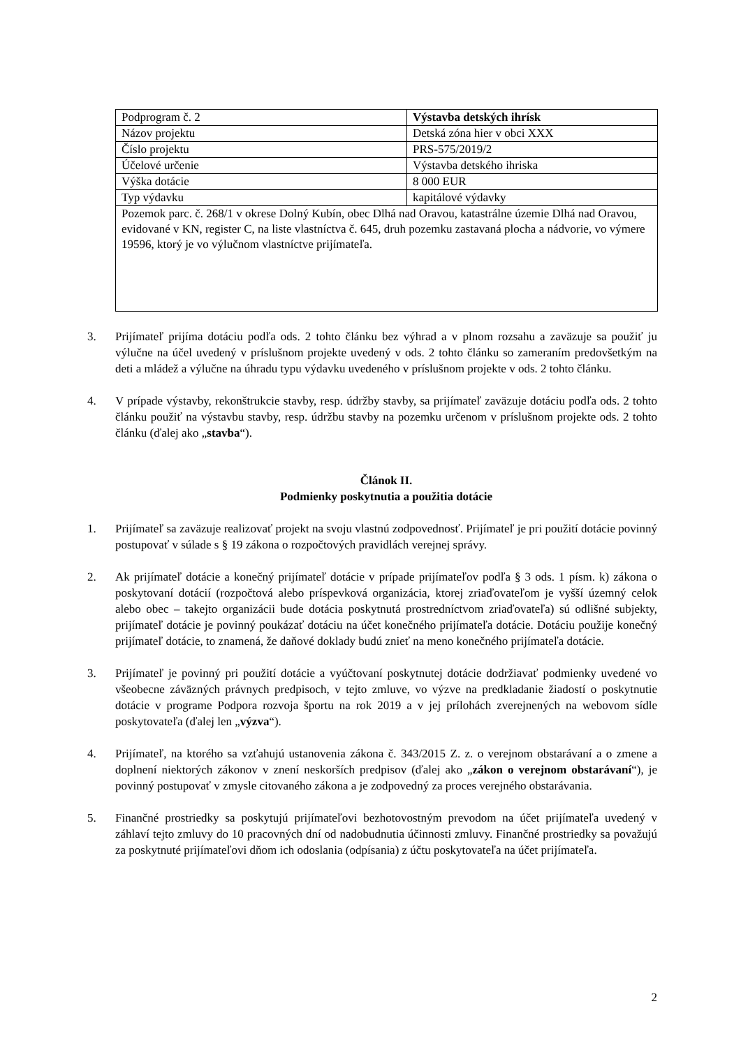| Podprogram č. 2 | Výstavba detských ihrísk |
| Názov projektu | Detská zóna hier v obci XXX |
| Číslo projektu | PRS-575/2019/2 |
| Účelové určenie | Výstavba detského ihriska |
| Výška dotácie | 8 000 EUR |
| Typ výdavku | kapitálové výdavky |
| Pozemok parc. č. 268/1 v okrese Dolný Kubín, obec Dlhá nad Oravou, katastrálne územie Dlhá nad Oravou, evidované v KN, register C, na liste vlastníctva č. 645, druh pozemku zastavaná plocha a nádvorie, vo výmere 19596, ktorý je vo výlučnom vlastníctve prijímateľa. | |
3. Prijímateľ prijíma dotáciu podľa ods. 2 tohto článku bez výhrad a v plnom rozsahu a zaväzuje sa použiť ju výlučne na účel uvedený v príslušnom projekte uvedený v ods. 2 tohto článku so zameraním predovšetkým na deti a mládež a výlučne na úhradu typu výdavku uvedeného v príslušnom projekte v ods. 2 tohto článku.
4. V prípade výstavby, rekonštrukcie stavby, resp. údržby stavby, sa prijímateľ zaväzuje dotáciu podľa ods. 2 tohto článku použiť na výstavbu stavby, resp. údržbu stavby na pozemku určenom v príslušnom projekte ods. 2 tohto článku (ďalej ako „stavba“).
Článok II.
Podmienky poskytnutia a použitia dotácie
1. Prijímateľ sa zaväzuje realizovať projekt na svoju vlastnú zodpovednosť. Prijímateľ je pri použití dotácie povinný postupovať v súlade s § 19 zákona o rozpočtových pravidlách verejnej správy.
2. Ak prijímateľ dotácie a konečný prijímateľ dotácie v prípade prijímateľov podľa § 3 ods. 1 písm. k) zákona o poskytovaní dotácií (rozpočtová alebo príspevková organizácia, ktorej zriaďovateľom je vyšší územný celok alebo obec – takejto organizácii bude dotácia poskytnutá prostredníctvom zriaďovateľa) sú odlišné subjekty, prijímateľ dotácie je povinný poukázať dotáciu na účet konečného prijímateľa dotácie. Dotáciu použije konečný prijímateľ dotácie, to znamená, že daňové doklady budú znieť na meno konečného prijímateľa dotácie.
3. Prijímateľ je povinný pri použití dotácie a vyúčtovaní poskytnutej dotácie dodržiavať podmienky uvedené vo všeobecne záväzných právnych predpisoch, v tejto zmluve, vo výzve na predkladanie žiadostí o poskytnutie dotácie v programe Podpora rozvoja športu na rok 2019 a v jej prílohách zverejnených na webovom sídle poskytovateľa (ďalej len „výzva“).
4. Prijímateľ, na ktorého sa vzťahujú ustanovenia zákona č. 343/2015 Z. z. o verejnom obstarávaní a o zmene a doplnení niektorých zákonov v znení neskorších predpisov (ďalej ako „zákon o verejnom obstarávaní“), je povinný postupovať v zmysle citovaného zákona a je zodpovedný za proces verejného obstarávania.
5. Finančné prostriedky sa poskytujú prijímateľovi bezhotovostným prevodom na účet prijímateľa uvedený v záhlaví tejto zmluvy do 10 pracovných dní od nadobudnutia účinnosti zmluvy. Finančné prostriedky sa považujú za poskytnuté prijímateľovi dňom ich odoslania (odpísania) z účtu poskytovateľa na účet prijímateľa.
2